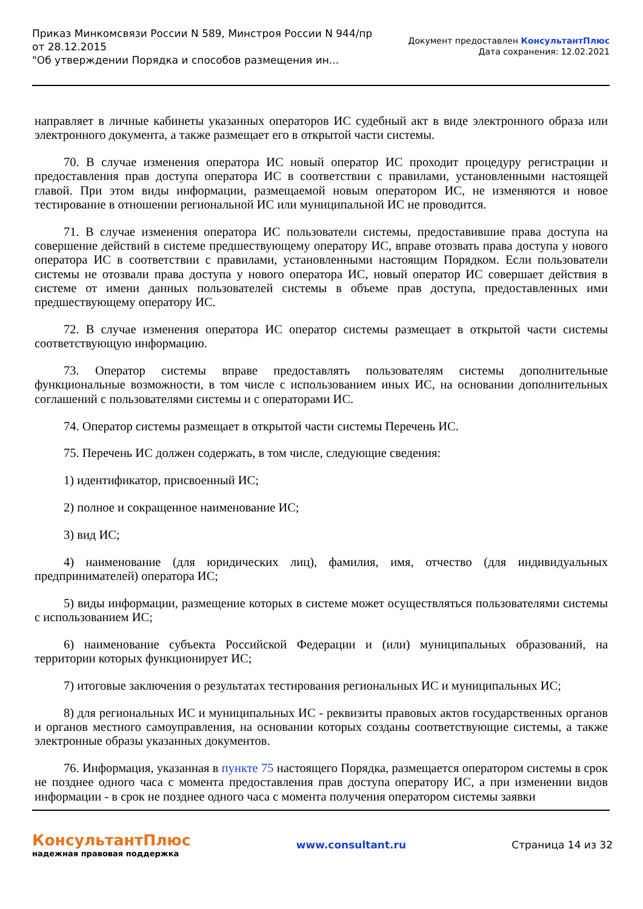Приказ Минкомсвязи России N 589, Минстроя России N 944/пр
от 28.12.2015
"Об утверждении Порядка и способов размещения ин...
Документ предоставлен КонсультантПлюс
Дата сохранения: 12.02.2021
направляет в личные кабинеты указанных операторов ИС судебный акт в виде электронного образа или электронного документа, а также размещает его в открытой части системы.
70. В случае изменения оператора ИС новый оператор ИС проходит процедуру регистрации и предоставления прав доступа оператора ИС в соответствии с правилами, установленными настоящей главой. При этом виды информации, размещаемой новым оператором ИС, не изменяются и новое тестирование в отношении региональной ИС или муниципальной ИС не проводится.
71. В случае изменения оператора ИС пользователи системы, предоставившие права доступа на совершение действий в системе предшествующему оператору ИС, вправе отозвать права доступа у нового оператора ИС в соответствии с правилами, установленными настоящим Порядком. Если пользователи системы не отозвали права доступа у нового оператора ИС, новый оператор ИС совершает действия в системе от имени данных пользователей системы в объеме прав доступа, предоставленных ими предшествующему оператору ИС.
72. В случае изменения оператора ИС оператор системы размещает в открытой части системы соответствующую информацию.
73. Оператор системы вправе предоставлять пользователям системы дополнительные функциональные возможности, в том числе с использованием иных ИС, на основании дополнительных соглашений с пользователями системы и с операторами ИС.
74. Оператор системы размещает в открытой части системы Перечень ИС.
75. Перечень ИС должен содержать, в том числе, следующие сведения:
1) идентификатор, присвоенный ИС;
2) полное и сокращенное наименование ИС;
3) вид ИС;
4) наименование (для юридических лиц), фамилия, имя, отчество (для индивидуальных предпринимателей) оператора ИС;
5) виды информации, размещение которых в системе может осуществляться пользователями системы с использованием ИС;
6) наименование субъекта Российской Федерации и (или) муниципальных образований, на территории которых функционирует ИС;
7) итоговые заключения о результатах тестирования региональных ИС и муниципальных ИС;
8) для региональных ИС и муниципальных ИС - реквизиты правовых актов государственных органов и органов местного самоуправления, на основании которых созданы соответствующие системы, а также электронные образы указанных документов.
76. Информация, указанная в пункте 75 настоящего Порядка, размещается оператором системы в срок не позднее одного часа с момента предоставления прав доступа оператору ИС, а при изменении видов информации - в срок не позднее одного часа с момента получения оператором системы заявки
КонсультантПлюс
надежная правовая поддержка
www.consultant.ru Страница 14 из 32